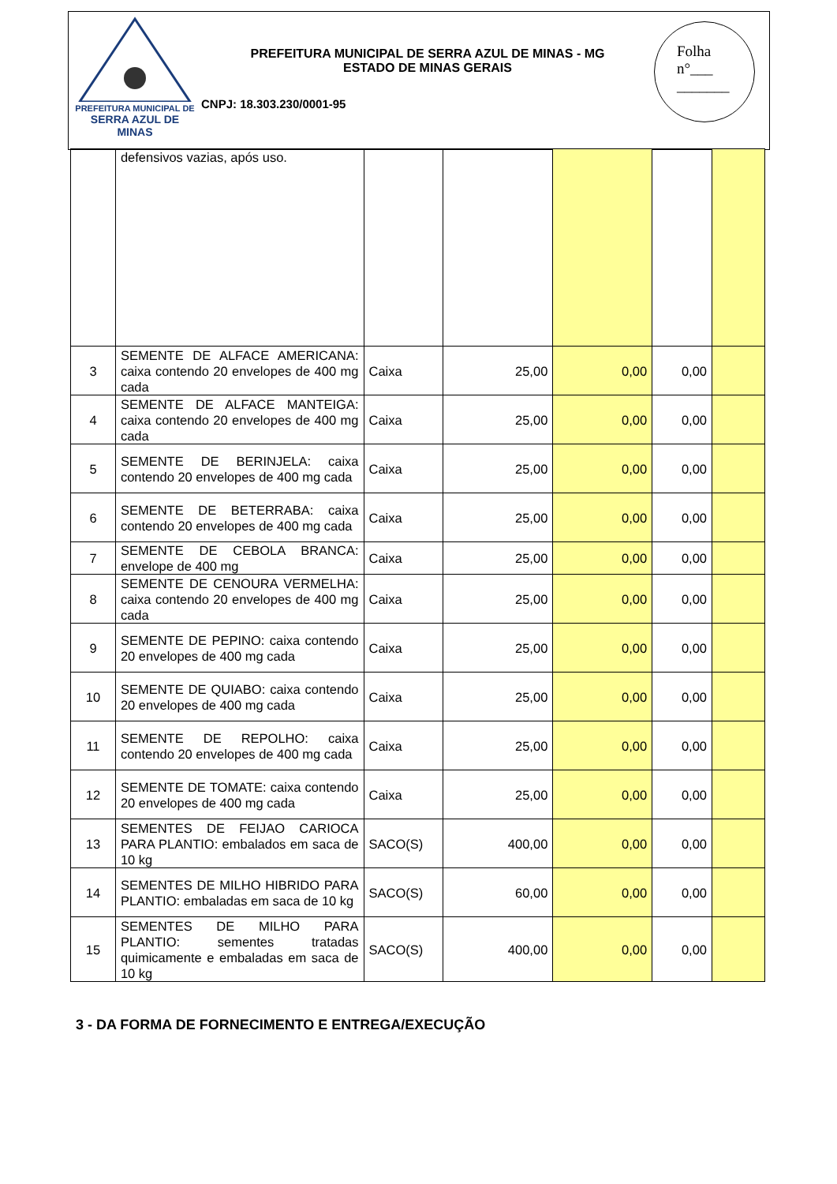PREFEITURA MUNICIPAL DE
SERRA AZUL DE MINAS
PREFEITURA MUNICIPAL DE SERRA AZUL DE MINAS - MG
ESTADO DE MINAS GERAIS
CNPJ: 18.303.230/0001-95
Folha
n°___
_______
| | defensivos vazias, após uso. | | | | | |
| 3 | SEMENTE DE ALFACE AMERICANA: caixa contendo 20 envelopes de 400 mg cada | Caixa | 25,00 | 0,00 | 0,00 | |
| 4 | SEMENTE DE ALFACE MANTEIGA: caixa contendo 20 envelopes de 400 mg cada | Caixa | 25,00 | 0,00 | 0,00 | |
| 5 | SEMENTE DE BERINJELA: caixa contendo 20 envelopes de 400 mg cada | Caixa | 25,00 | 0,00 | 0,00 | |
| 6 | SEMENTE DE BETERRABA: caixa contendo 20 envelopes de 400 mg cada | Caixa | 25,00 | 0,00 | 0,00 | |
| 7 | SEMENTE DE CEBOLA BRANCA: envelope de 400 mg | Caixa | 25,00 | 0,00 | 0,00 | |
| 8 | SEMENTE DE CENOURA VERMELHA: caixa contendo 20 envelopes de 400 mg cada | Caixa | 25,00 | 0,00 | 0,00 | |
| 9 | SEMENTE DE PEPINO: caixa contendo 20 envelopes de 400 mg cada | Caixa | 25,00 | 0,00 | 0,00 | |
| 10 | SEMENTE DE QUIABO: caixa contendo 20 envelopes de 400 mg cada | Caixa | 25,00 | 0,00 | 0,00 | |
| 11 | SEMENTE DE REPOLHO: caixa contendo 20 envelopes de 400 mg cada | Caixa | 25,00 | 0,00 | 0,00 | |
| 12 | SEMENTE DE TOMATE: caixa contendo 20 envelopes de 400 mg cada | Caixa | 25,00 | 0,00 | 0,00 | |
| 13 | SEMENTES DE FEIJAO CARIOCA PARA PLANTIO: embalados em saca de 10 kg | SACO(S) | 400,00 | 0,00 | 0,00 | |
| 14 | SEMENTES DE MILHO HIBRIDO PARA PLANTIO: embaladas em saca de 10 kg | SACO(S) | 60,00 | 0,00 | 0,00 | |
| 15 | SEMENTES DE MILHO PARA PLANTIO: sementes tratadas quimicamente e embaladas em saca de 10 kg | SACO(S) | 400,00 | 0,00 | 0,00 | |
3 - DA FORMA DE FORNECIMENTO E ENTREGA/EXECUÇÃO